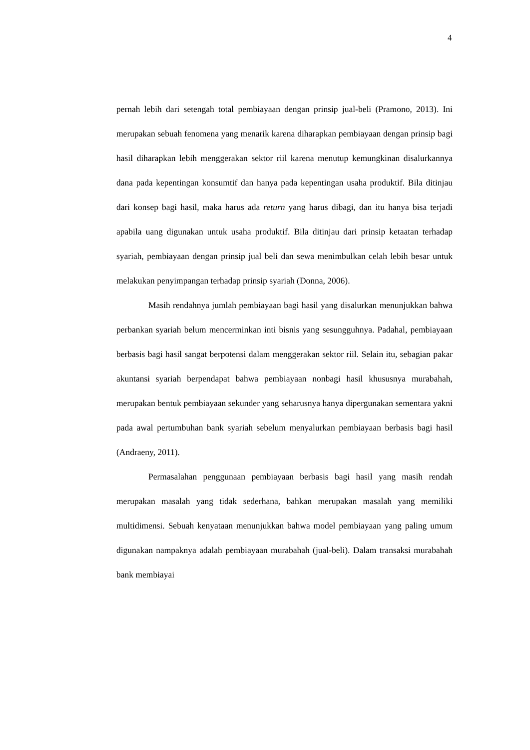4
pernah lebih dari setengah total pembiayaan dengan prinsip jual-beli (Pramono, 2013). Ini merupakan sebuah fenomena yang menarik karena diharapkan pembiayaan dengan prinsip bagi hasil diharapkan lebih menggerakan sektor riil karena menutup kemungkinan disalurkannya dana pada kepentingan konsumtif dan hanya pada kepentingan usaha produktif. Bila ditinjau dari konsep bagi hasil, maka harus ada return yang harus dibagi, dan itu hanya bisa terjadi apabila uang digunakan untuk usaha produktif. Bila ditinjau dari prinsip ketaatan terhadap syariah, pembiayaan dengan prinsip jual beli dan sewa menimbulkan celah lebih besar untuk melakukan penyimpangan terhadap prinsip syariah (Donna, 2006).
Masih rendahnya jumlah pembiayaan bagi hasil yang disalurkan menunjukkan bahwa perbankan syariah belum mencerminkan inti bisnis yang sesungguhnya. Padahal, pembiayaan berbasis bagi hasil sangat berpotensi dalam menggerakan sektor riil. Selain itu, sebagian pakar akuntansi syariah berpendapat bahwa pembiayaan nonbagi hasil khususnya murabahah, merupakan bentuk pembiayaan sekunder yang seharusnya hanya dipergunakan sementara yakni pada awal pertumbuhan bank syariah sebelum menyalurkan pembiayaan berbasis bagi hasil (Andraeny, 2011).
Permasalahan penggunaan pembiayaan berbasis bagi hasil yang masih rendah merupakan masalah yang tidak sederhana, bahkan merupakan masalah yang memiliki multidimensi. Sebuah kenyataan menunjukkan bahwa model pembiayaan yang paling umum digunakan nampaknya adalah pembiayaan murabahah (jual-beli). Dalam transaksi murabahah bank membiayai